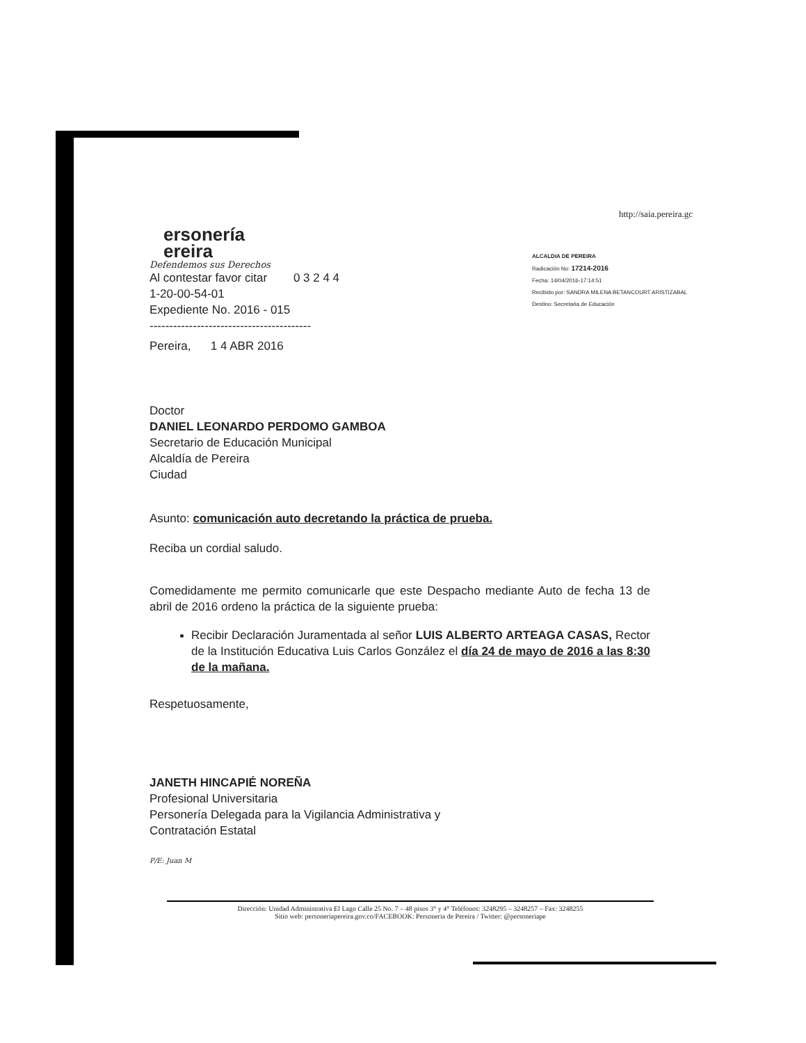http://saia.pereira.gc
ALCALDIA DE PEREIRA
Radicación No: 17214-2016
Fecha: 14/04/2016-17:14:51
Recibido por: SANDRA MILENA BETANCOURT ARISTIZABAL
Destino: Secretaria de Educación
ersonería
ereira
Defendemos sus Derechos
Al contestar favor citar 0 3 2 4 4
1-20-00-54-01
Expediente No. 2016 - 015
-----------------------------------------
Pereira, 1 4 ABR 2016
Doctor
DANIEL LEONARDO PERDOMO GAMBOA
Secretario de Educación Municipal
Alcaldía de Pereira
Ciudad
Asunto: comunicación auto decretando la práctica de prueba.
Reciba un cordial saludo.
Comedidamente me permito comunicarle que este Despacho mediante Auto de fecha 13 de abril de 2016 ordeno la práctica de la siguiente prueba:
Recibir Declaración Juramentada al señor LUIS ALBERTO ARTEAGA CASAS, Rector de la Institución Educativa Luis Carlos González el día 24 de mayo de 2016 a las 8:30 de la mañana.
Respetuosamente,
JANETH HINCAPIÉ NOREÑA
Profesional Universitaria
Personería Delegada para la Vigilancia Administrativa y
Contratación Estatal
P/E: Juan M
Dirección: Unidad Administrativa El Lago Calle 25 No. 7 – 48 pisos 3° y 4° Teléfonos: 3248295 – 3248257 – Fax: 3248255
Sitio web: personeriapereira.gov.co/FACEBOOK: Personeria de Pereira / Twitter: @personeriape